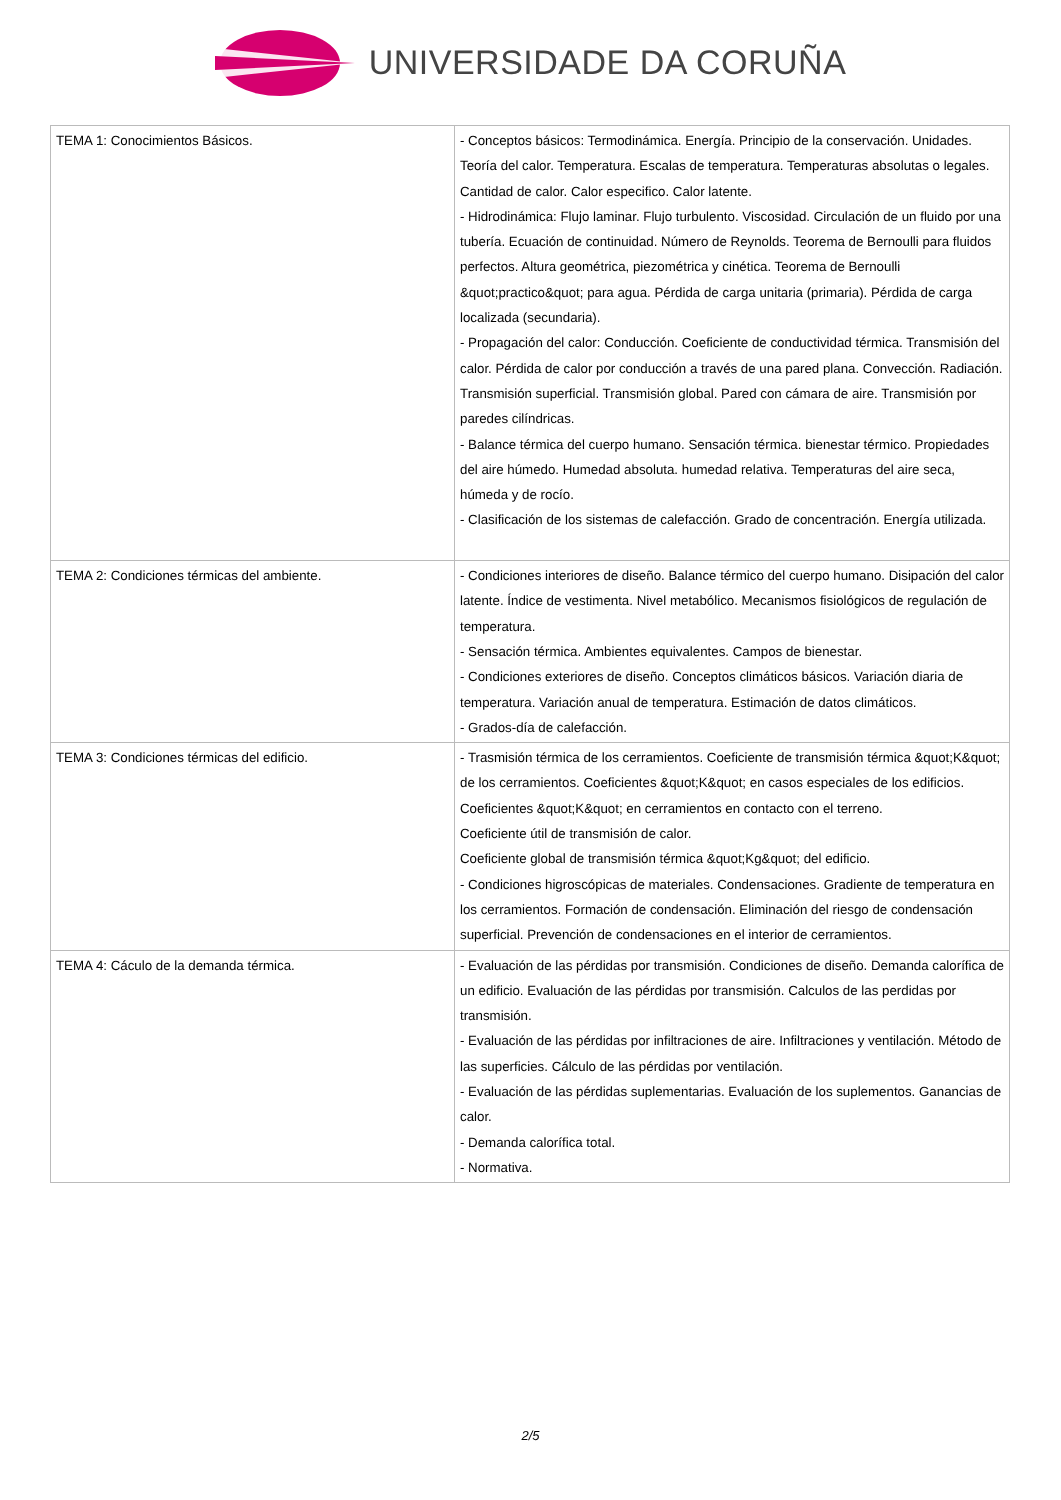UNIVERSIDADE DA CORUÑA
| TEMA 1: Conocimientos Básicos. | - Conceptos básicos: Termodinámica. Energía. Principio de la conservación. Unidades. Teoría del calor. Temperatura. Escalas de temperatura. Temperaturas absolutas o legales. Cantidad de calor. Calor especifico. Calor latente. - Hidrodinámica: Flujo laminar. Flujo turbulento. Viscosidad. Circulación de un fluido por una tubería. Ecuación de continuidad. Número de Reynolds. Teorema de Bernoulli para fluidos perfectos. Altura geométrica, piezométrica y cinética. Teorema de Bernoulli &quot;practico&quot; para agua. Pérdida de carga unitaria (primaria). Pérdida de carga localizada (secundaria). - Propagación del calor: Conducción. Coeficiente de conductividad térmica. Transmisión del calor. Pérdida de calor por conducción a través de una pared plana. Convección. Radiación. Transmisión superficial. Transmisión global. Pared con cámara de aire. Transmisión por paredes cilíndricas. - Balance térmica del cuerpo humano. Sensación térmica. bienestar térmico. Propiedades del aire húmedo. Humedad absoluta. humedad relativa. Temperaturas del aire seca, húmeda y de rocío. - Clasificación de los sistemas de calefacción. Grado de concentración. Energía utilizada. |
| TEMA 2: Condiciones térmicas del ambiente. | - Condiciones interiores de diseño. Balance térmico del cuerpo humano. Disipación del calor latente. Índice de vestimenta. Nivel metabólico. Mecanismos fisiológicos de regulación de temperatura. - Sensación térmica. Ambientes equivalentes. Campos de bienestar. - Condiciones exteriores de diseño. Conceptos climáticos básicos. Variación diaria de temperatura. Variación anual de temperatura. Estimación de datos climáticos. - Grados-día de calefacción. |
| TEMA 3: Condiciones térmicas del edificio. | - Trasmisión térmica de los cerramientos. Coeficiente de transmisión térmica &quot;K&quot; de los cerramientos. Coeficientes &quot;K&quot; en casos especiales de los edificios. Coeficientes &quot;K&quot; en cerramientos en contacto con el terreno. Coeficiente útil de transmisión de calor. Coeficiente global de transmisión térmica &quot;Kg&quot; del edificio. - Condiciones higroscópicas de materiales. Condensaciones. Gradiente de temperatura en los cerramientos. Formación de condensación. Eliminación del riesgo de condensación superficial. Prevención de condensaciones en el interior de cerramientos. |
| TEMA 4: Cáculo de la demanda térmica. | - Evaluación de las pérdidas por transmisión. Condiciones de diseño. Demanda calorífica de un edificio. Evaluación de las pérdidas por transmisión. Calculos de las perdidas por transmisión. - Evaluación de las pérdidas por infiltraciones de aire. Infiltraciones y ventilación. Método de las superficies. Cálculo de las pérdidas por ventilación. - Evaluación de las pérdidas suplementarias. Evaluación de los suplementos. Ganancias de calor. - Demanda calorífica total. - Normativa. |
2/5